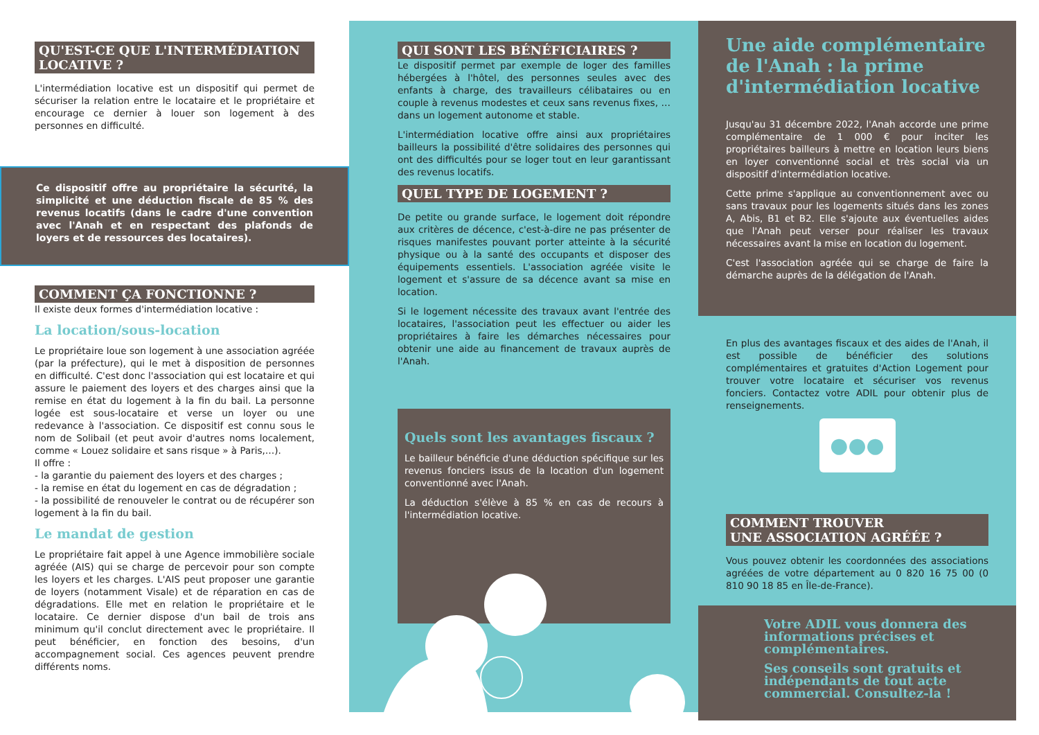QU'EST-CE QUE L'INTERMÉDIATION LOCATIVE ?
L'intermédiation locative est un dispositif qui permet de sécuriser la relation entre le locataire et le propriétaire et encourage ce dernier à louer son logement à des personnes en difficulté.
Ce dispositif offre au propriétaire la sécurité, la simplicité et une déduction fiscale de 85 % des revenus locatifs (dans le cadre d'une convention avec l'Anah et en respectant des plafonds de loyers et de ressources des locataires).
COMMENT ÇA FONCTIONNE ?
Il existe deux formes d'intermédiation locative :
La location/sous-location
Le propriétaire loue son logement à une association agréée (par la préfecture), qui le met à disposition de personnes en difficulté. C'est donc l'association qui est locataire et qui assure le paiement des loyers et des charges ainsi que la remise en état du logement à la fin du bail. La personne logée est sous-locataire et verse un loyer ou une redevance à l'association. Ce dispositif est connu sous le nom de Solibail (et peut avoir d'autres noms localement, comme « Louez solidaire et sans risque » à Paris,…).
Il offre :
- la garantie du paiement des loyers et des charges ;
- la remise en état du logement en cas de dégradation ;
- la possibilité de renouveler le contrat ou de récupérer son logement à la fin du bail.
Le mandat de gestion
Le propriétaire fait appel à une Agence immobilière sociale agréée (AIS) qui se charge de percevoir pour son compte les loyers et les charges. L'AIS peut proposer une garantie de loyers (notamment Visale) et de réparation en cas de dégradations. Elle met en relation le propriétaire et le locataire. Ce dernier dispose d'un bail de trois ans minimum qu'il conclut directement avec le propriétaire. Il peut bénéficier, en fonction des besoins, d'un accompagnement social. Ces agences peuvent prendre différents noms.
QUI SONT LES BÉNÉFICIAIRES ?
Le dispositif permet par exemple de loger des familles hébergées à l'hôtel, des personnes seules avec des enfants à charge, des travailleurs célibataires ou en couple à revenus modestes et ceux sans revenus fixes, … dans un logement autonome et stable.
L'intermédiation locative offre ainsi aux propriétaires bailleurs la possibilité d'être solidaires des personnes qui ont des difficultés pour se loger tout en leur garantissant des revenus locatifs.
QUEL TYPE DE LOGEMENT ?
De petite ou grande surface, le logement doit répondre aux critères de décence, c'est-à-dire ne pas présenter de risques manifestes pouvant porter atteinte à la sécurité physique ou à la santé des occupants et disposer des équipements essentiels. L'association agréée visite le logement et s'assure de sa décence avant sa mise en location.
Si le logement nécessite des travaux avant l'entrée des locataires, l'association peut les effectuer ou aider les propriétaires à faire les démarches nécessaires pour obtenir une aide au financement de travaux auprès de l'Anah.
Quels sont les avantages fiscaux ?
Le bailleur bénéficie d'une déduction spécifique sur les revenus fonciers issus de la location d'un logement conventionné avec l'Anah.
La déduction s'élève à 85 % en cas de recours à l'intermédiation locative.
Une aide complémentaire de l'Anah : la prime d'intermédiation locative
Jusqu'au 31 décembre 2022, l'Anah accorde une prime complémentaire de 1 000 € pour inciter les propriétaires bailleurs à mettre en location leurs biens en loyer conventionné social et très social via un dispositif d'intermédiation locative.
Cette prime s'applique au conventionnement avec ou sans travaux pour les logements situés dans les zones A, Abis, B1 et B2. Elle s'ajoute aux éventuelles aides que l'Anah peut verser pour réaliser les travaux nécessaires avant la mise en location du logement.
C'est l'association agréée qui se charge de faire la démarche auprès de la délégation de l'Anah.
En plus des avantages fiscaux et des aides de l'Anah, il est possible de bénéficier des solutions complémentaires et gratuites d'Action Logement pour trouver votre locataire et sécuriser vos revenus fonciers. Contactez votre ADIL pour obtenir plus de renseignements.
●●●
COMMENT TROUVER
UNE ASSOCIATION AGRÉÉE ?
Vous pouvez obtenir les coordonnées des associations agréées de votre département au 0 820 16 75 00 (0 810 90 18 85 en Île-de-France).
Votre ADIL vous donnera des informations précises et complémentaires.
Ses conseils sont gratuits et indépendants de tout acte commercial. Consultez-la !